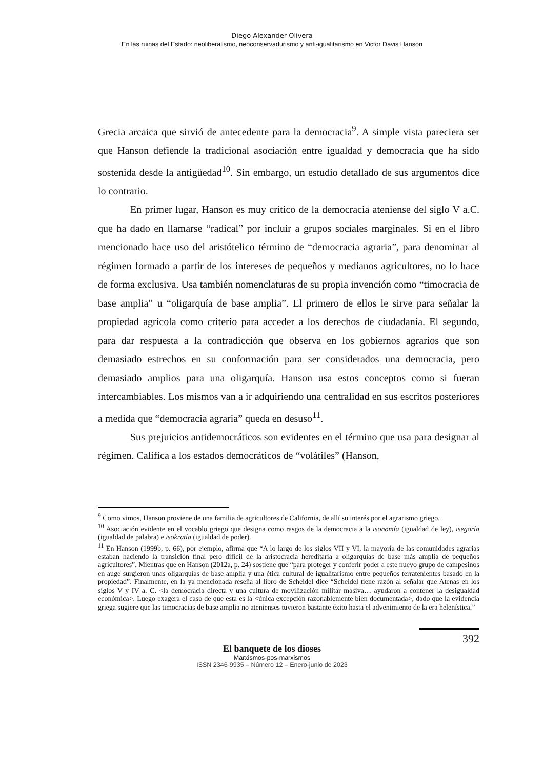Diego Alexander Olivera
En las ruinas del Estado: neoliberalismo, neoconservadurismo y anti-igualitarismo en Victor Davis Hanson
Grecia arcaica que sirvió de antecedente para la democracia<sup>9</sup>. A simple vista pareciera ser que Hanson defiende la tradicional asociación entre igualdad y democracia que ha sido sostenida desde la antigüedad<sup>10</sup>. Sin embargo, un estudio detallado de sus argumentos dice lo contrario.
En primer lugar, Hanson es muy crítico de la democracia ateniense del siglo V a.C. que ha dado en llamarse “radical” por incluir a grupos sociales marginales. Si en el libro mencionado hace uso del aristótelico término de “democracia agraria”, para denominar al régimen formado a partir de los intereses de pequeños y medianos agricultores, no lo hace de forma exclusiva. Usa también nomenclaturas de su propia invención como “timocracia de base amplia” u “oligarquía de base amplia”. El primero de ellos le sirve para señalar la propiedad agrícola como criterio para acceder a los derechos de ciudadanía. El segundo, para dar respuesta a la contradicción que observa en los gobiernos agrarios que son demasiado estrechos en su conformación para ser considerados una democracia, pero demasiado amplios para una oligarquía. Hanson usa estos conceptos como si fueran intercambiables. Los mismos van a ir adquiriendo una centralidad en sus escritos posteriores a medida que “democracia agraria” queda en desuso<sup>11</sup>.
Sus prejuicios antidemocráticos son evidentes en el término que usa para designar al régimen. Califica a los estados democráticos de “volátiles” (Hanson,
<sup>9</sup> Como vimos, Hanson proviene de una familia de agricultores de California, de allí su interés por el agrarismo griego.
<sup>10</sup> Asociación evidente en el vocablo griego que designa como rasgos de la democracia a la isonomía (igualdad de ley), isegoría (igualdad de palabra) e isokratía (igualdad de poder).
<sup>11</sup> En Hanson (1999b, p. 66), por ejemplo, afirma que “A lo largo de los siglos VII y VI, la mayoría de las comunidades agrarias estaban haciendo la transición final pero difícil de la aristocracia hereditaria a oligarquías de base más amplia de pequeños agricultores”. Mientras que en Hanson (2012a, p. 24) sostiene que “para proteger y conferir poder a este nuevo grupo de campesinos en auge surgieron unas oligarquías de base amplia y una ética cultural de igualitarismo entre pequeños terratenientes basado en la propiedad”. Finalmente, en la ya mencionada reseña al libro de Scheidel dice “Scheidel tiene razón al señalar que Atenas en los siglos V y IV a. C. <la democracia directa y una cultura de movilización militar masiva… ayudaron a contener la desigualdad económica>. Luego exagera el caso de que esta es la <única excepción razonablemente bien documentada>, dado que la evidencia griega sugiere que las timocracias de base amplia no atenienses tuvieron bastante éxito hasta el advenimiento de la era helenística.”
392
El banquete de los dioses
Marxismos-pos-marxismos
ISSN 2346-9935 – Número 12 – Enero-junio de 2023